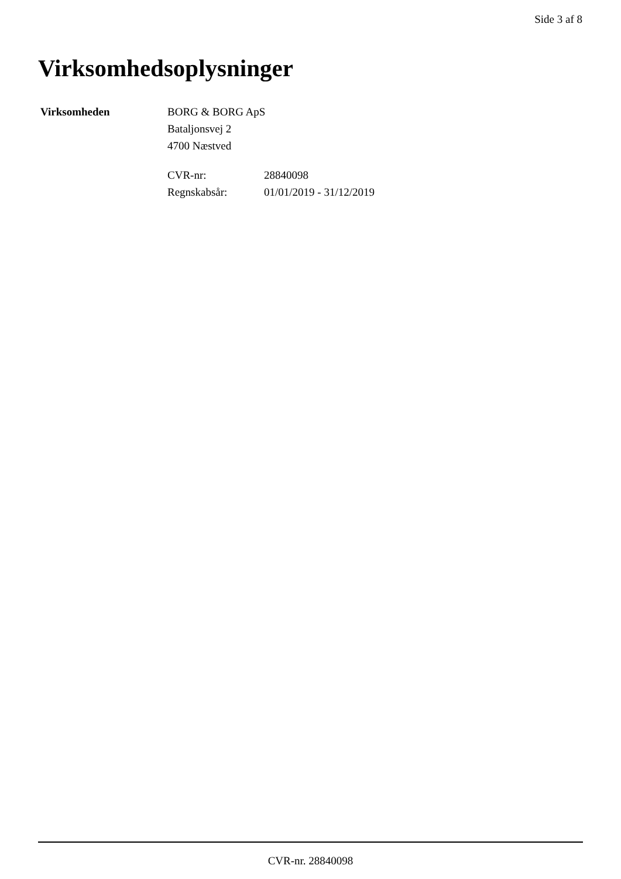Side 3 af 8
Virksomhedsoplysninger
Virksomheden BORG & BORG ApS
Bataljonsvej 2
4700 Næstved
CVR-nr:
28840098
Regnskabsår:
01/01/2019 - 31/12/2019
CVR-nr. 28840098